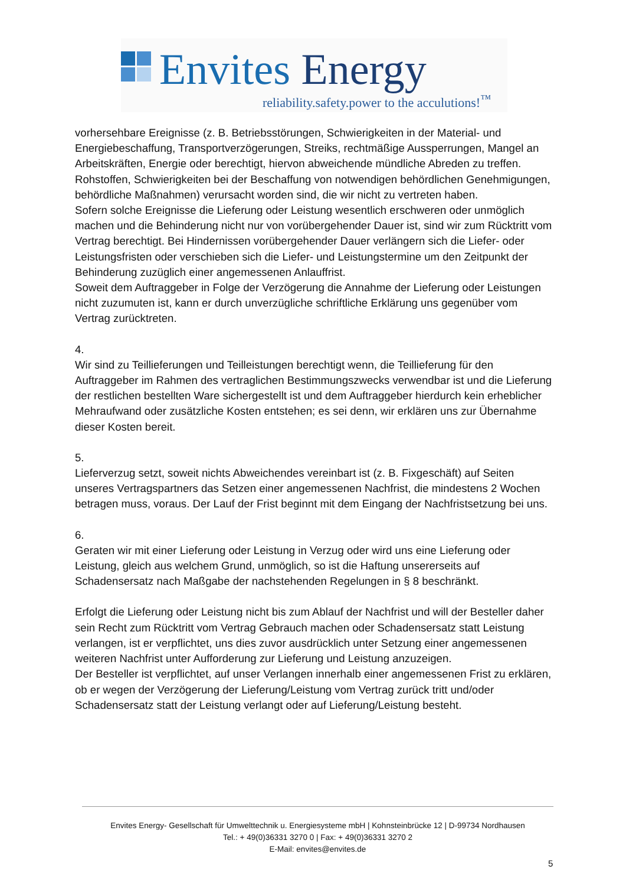Envites Energy
reliability.safety.power to the acculutions!<sup>™</sup>
vorhersehbare Ereignisse (z. B. Betriebsstörungen, Schwierigkeiten in der Material- und Energiebeschaffung, Transportverzögerungen, Streiks, rechtmäßige Aussperrungen, Mangel an Arbeitskräften, Energie oder berechtigt, hiervon abweichende mündliche Abreden zu treffen. Rohstoffen, Schwierigkeiten bei der Beschaffung von notwendigen behördlichen Genehmigungen, behördliche Maßnahmen) verursacht worden sind, die wir nicht zu vertreten haben.
Sofern solche Ereignisse die Lieferung oder Leistung wesentlich erschweren oder unmöglich machen und die Behinderung nicht nur von vorübergehender Dauer ist, sind wir zum Rücktritt vom Vertrag berechtigt. Bei Hindernissen vorübergehender Dauer verlängern sich die Liefer- oder Leistungsfristen oder verschieben sich die Liefer- und Leistungstermine um den Zeitpunkt der Behinderung zuzüglich einer angemessenen Anlauffrist.
Soweit dem Auftraggeber in Folge der Verzögerung die Annahme der Lieferung oder Leistungen nicht zuzumuten ist, kann er durch unverzügliche schriftliche Erklärung uns gegenüber vom Vertrag zurücktreten.
4.
Wir sind zu Teillieferungen und Teilleistungen berechtigt wenn, die Teillieferung für den Auftraggeber im Rahmen des vertraglichen Bestimmungszwecks verwendbar ist und die Lieferung der restlichen bestellten Ware sichergestellt ist und dem Auftraggeber hierdurch kein erheblicher Mehraufwand oder zusätzliche Kosten entstehen; es sei denn, wir erklären uns zur Übernahme dieser Kosten bereit.
5.
Lieferverzug setzt, soweit nichts Abweichendes vereinbart ist (z. B. Fixgeschäft) auf Seiten unseres Vertragspartners das Setzen einer angemessenen Nachfrist, die mindestens 2 Wochen betragen muss, voraus. Der Lauf der Frist beginnt mit dem Eingang der Nachfristsetzung bei uns.
6.
Geraten wir mit einer Lieferung oder Leistung in Verzug oder wird uns eine Lieferung oder Leistung, gleich aus welchem Grund, unmöglich, so ist die Haftung unsererseits auf Schadensersatz nach Maßgabe der nachstehenden Regelungen in § 8 beschränkt.
Erfolgt die Lieferung oder Leistung nicht bis zum Ablauf der Nachfrist und will der Besteller daher sein Recht zum Rücktritt vom Vertrag Gebrauch machen oder Schadensersatz statt Leistung verlangen, ist er verpflichtet, uns dies zuvor ausdrücklich unter Setzung einer angemessenen weiteren Nachfrist unter Aufforderung zur Lieferung und Leistung anzuzeigen.
Der Besteller ist verpflichtet, auf unser Verlangen innerhalb einer angemessenen Frist zu erklären, ob er wegen der Verzögerung der Lieferung/Leistung vom Vertrag zurück tritt und/oder Schadensersatz statt der Leistung verlangt oder auf Lieferung/Leistung besteht.
Envites Energy- Gesellschaft für Umwelttechnik u. Energiesysteme mbH | Kohnsteinbrücke 12 | D-99734 Nordhausen
Tel.: + 49(0)36331 3270 0 | Fax: + 49(0)36331 3270 2
E-Mail: envites@envites.de
5